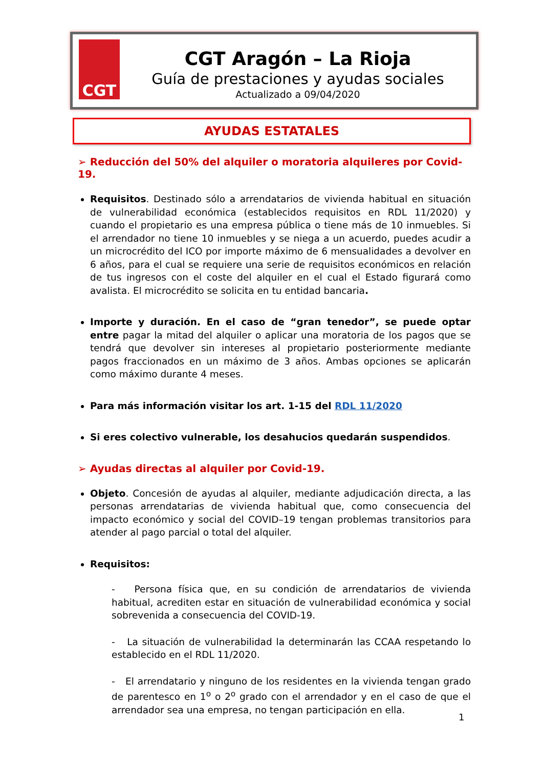CGT
CGT Aragón – La Rioja
Guía de prestaciones y ayudas sociales
Actualizado a 09/04/2020
AYUDAS ESTATALES
➢ Reducción del 50% del alquiler o moratoria alquileres por Covid-19.
Requisitos. Destinado sólo a arrendatarios de vivienda habitual en situación de vulnerabilidad económica (establecidos requisitos en RDL 11/2020) y cuando el propietario es una empresa pública o tiene más de 10 inmuebles. Si el arrendador no tiene 10 inmuebles y se niega a un acuerdo, puedes acudir a un microcrédito del ICO por importe máximo de 6 mensualidades a devolver en 6 años, para el cual se requiere una serie de requisitos económicos en relación de tus ingresos con el coste del alquiler en el cual el Estado figurará como avalista. El microcrédito se solicita en tu entidad bancaria.
Importe y duración. En el caso de “gran tenedor”, se puede optar entre pagar la mitad del alquiler o aplicar una moratoria de los pagos que se tendrá que devolver sin intereses al propietario posteriormente mediante pagos fraccionados en un máximo de 3 años. Ambas opciones se aplicarán como máximo durante 4 meses.
Para más información visitar los art. 1-15 del RDL 11/2020
Si eres colectivo vulnerable, los desahucios quedarán suspendidos.
➢ Ayudas directas al alquiler por Covid-19.
Objeto. Concesión de ayudas al alquiler, mediante adjudicación directa, a las personas arrendatarias de vivienda habitual que, como consecuencia del impacto económico y social del COVID–19 tengan problemas transitorios para atender al pago parcial o total del alquiler.
Requisitos:
- Persona física que, en su condición de arrendatarios de vivienda habitual, acrediten estar en situación de vulnerabilidad económica y social sobrevenida a consecuencia del COVID-19.
- La situación de vulnerabilidad la determinarán las CCAA respetando lo establecido en el RDL 11/2020.
- El arrendatario y ninguno de los residentes en la vivienda tengan grado de parentesco en 1<sup>o</sup> o 2<sup>o</sup> grado con el arrendador y en el caso de que el arrendador sea una empresa, no tengan participación en ella.
1